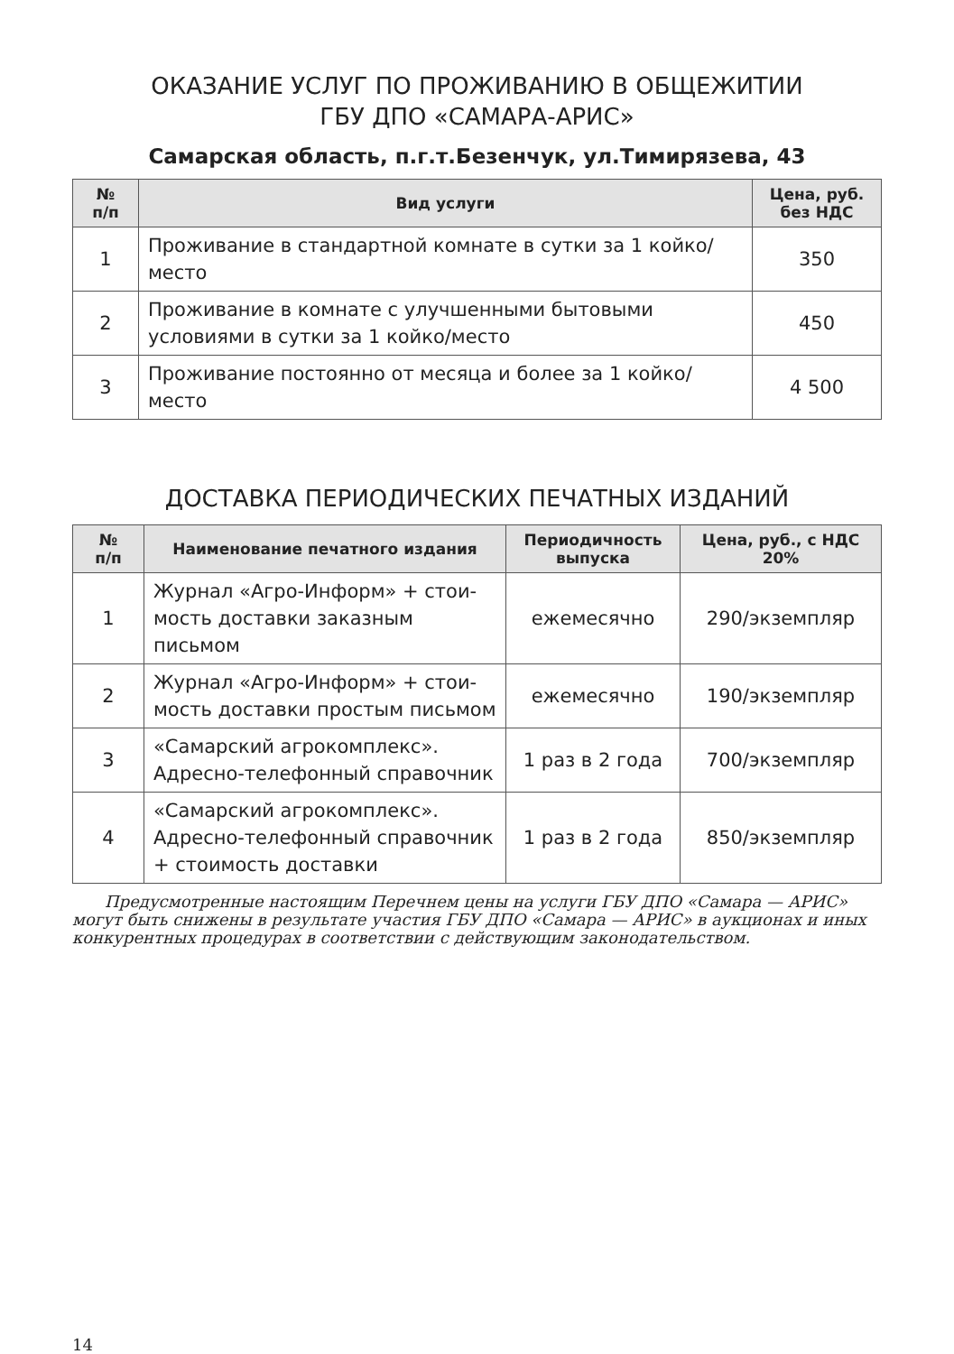ОКАЗАНИЕ УСЛУГ ПО ПРОЖИВАНИЮ В ОБЩЕЖИТИИ
ГБУ ДПО «САМАРА-АРИС»
Самарская область, п.г.т.Безенчук, ул.Тимирязева, 43
| № п/п | Вид услуги | Цена, руб. без НДС |
| --- | --- | --- |
| 1 | Проживание в стандартной комнате в сутки за 1 койко/место | 350 |
| 2 | Проживание в комнате с улучшенными бытовыми условия­ми в сутки за 1 койко/место | 450 |
| 3 | Проживание постоянно от месяца и более за 1 койко/место | 4 500 |
ДОСТАВКА ПЕРИОДИЧЕСКИХ ПЕЧАТНЫХ ИЗДАНИЙ
| № п/п | Наименование печатного издания | Периодичность выпуска | Цена, руб., с НДС 20% |
| --- | --- | --- | --- |
| 1 | Журнал «Агро-Информ» + стои­мость доставки заказным письмом | ежемесячно | 290/экземпляр |
| 2 | Журнал «Агро-Информ» + стои­мость доставки простым письмом | ежемесячно | 190/экземпляр |
| 3 | «Самарский агрокомплекс». Адресно-телефонный справочник | 1 раз в 2 года | 700/экземпляр |
| 4 | «Самарский агрокомплекс». Адресно-телефонный справочник + стоимость доставки | 1 раз в 2 года | 850/экземпляр |
Предусмотренные настоящим Перечнем цены на услуги ГБУ ДПО «Самара — АРИС» могут быть снижены в результате участия ГБУ ДПО «Самара — АРИС» в аукционах и иных конкурентных процедурах в соответствии с действующим законо­дательством.
14